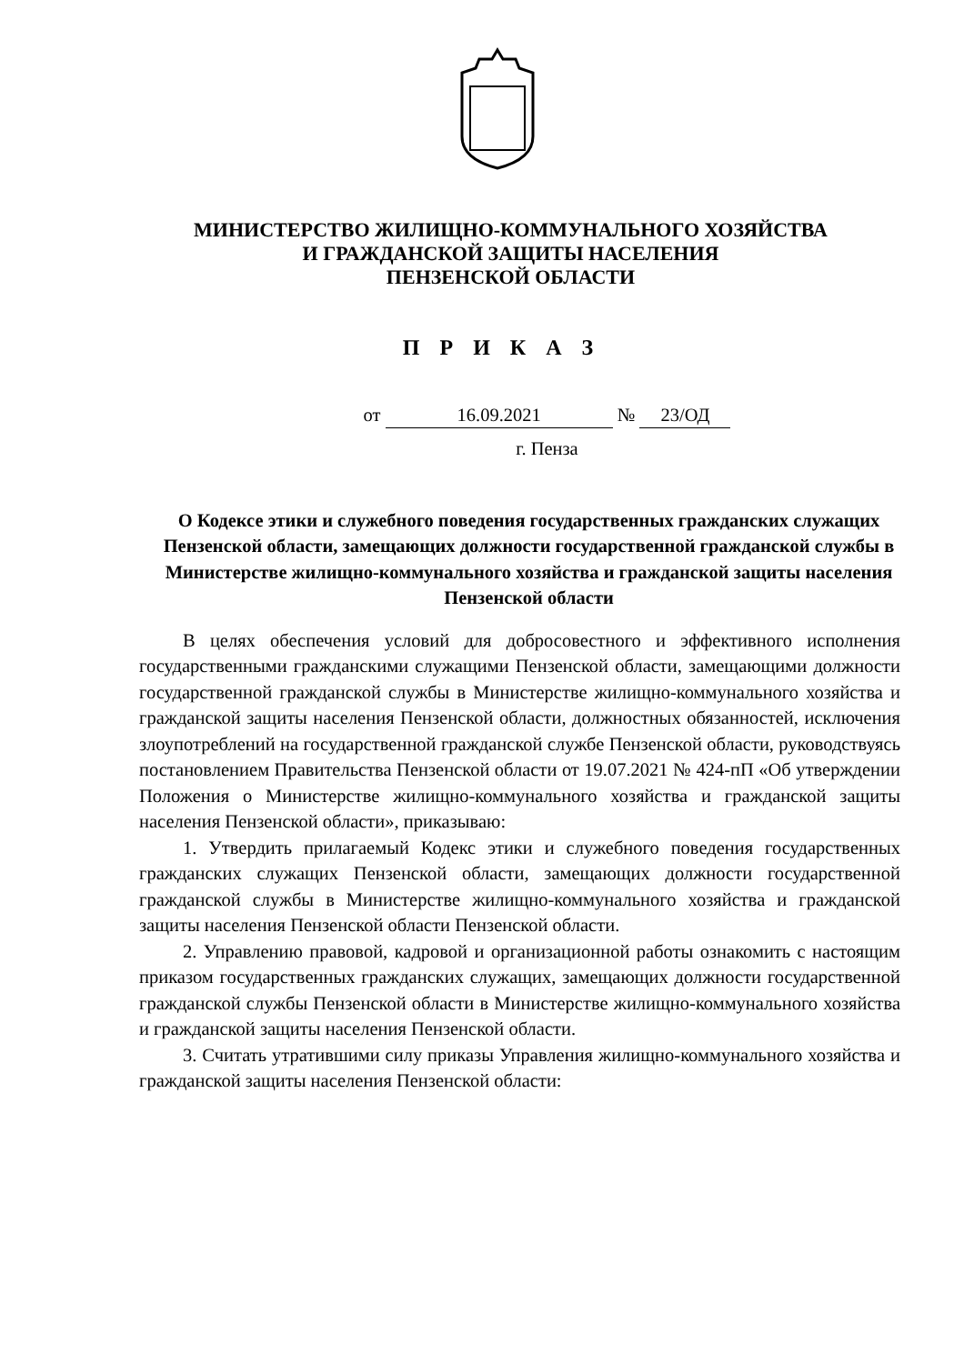МИНИСТЕРСТВО ЖИЛИЩНО-КОММУНАЛЬНОГО ХОЗЯЙСТВА
И ГРАЖДАНСКОЙ ЗАЩИТЫ НАСЕЛЕНИЯ
ПЕНЗЕНСКОЙ ОБЛАСТИ
П Р И К А З
от 16.09.2021 № 23/ОД
г. Пенза
О Кодексе этики и служебного поведения государственных гражданских служащих Пензенской области, замещающих должности государственной гражданской службы в Министерстве жилищно-коммунального хозяйства и гражданской защиты населения Пензенской области
В целях обеспечения условий для добросовестного и эффективного исполнения государственными гражданскими служащими Пензенской области, замещающими должности государственной гражданской службы в Министерстве жилищно-коммунального хозяйства и гражданской защиты населения Пензенской области, должностных обязанностей, исключения злоупотреблений на государственной гражданской службе Пензенской области, руководствуясь постановлением Правительства Пензенской области от 19.07.2021 № 424-пП «Об утверждении Положения о Министерстве жилищно-коммунального хозяйства и гражданской защиты населения Пензенской области», приказываю:
1. Утвердить прилагаемый Кодекс этики и служебного поведения государственных гражданских служащих Пензенской области, замещающих должности государственной гражданской службы в Министерстве жилищно-коммунального хозяйства и гражданской защиты населения Пензенской области Пензенской области.
2. Управлению правовой, кадровой и организационной работы ознакомить с настоящим приказом государственных гражданских служащих, замещающих должности государственной гражданской службы Пензенской области в Министерстве жилищно-коммунального хозяйства и гражданской защиты населения Пензенской области.
3. Считать утратившими силу приказы Управления жилищно-коммунального хозяйства и гражданской защиты населения Пензенской области: